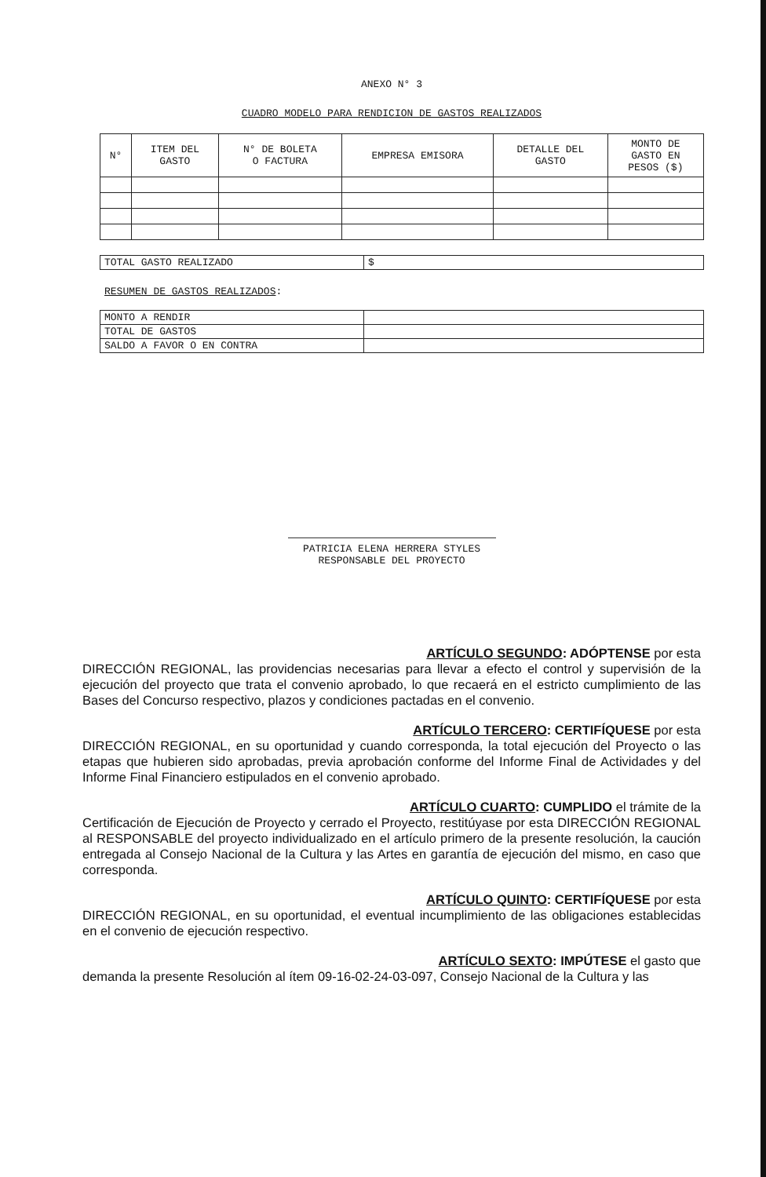ANEXO N° 3
CUADRO MODELO PARA RENDICION DE GASTOS REALIZADOS
| N° | ITEM DEL GASTO | N° DE BOLETA O FACTURA | EMPRESA EMISORA | DETALLE DEL GASTO | MONTO DE GASTO EN PESOS ($) |
| --- | --- | --- | --- | --- | --- |
| TOTAL GASTO REALIZADO | $ |
RESUMEN DE GASTOS REALIZADOS:
| MONTO A RENDIR | |
| TOTAL DE GASTOS | |
| SALDO A FAVOR O EN CONTRA | |
PATRICIA ELENA HERRERA STYLES
RESPONSABLE DEL PROYECTO
ARTÍCULO SEGUNDO: ADÓPTENSE por esta
DIRECCIÓN REGIONAL, las providencias necesarias para llevar a efecto el control y supervisión de la ejecución del proyecto que trata el convenio aprobado, lo que recaerá en el estricto cumplimiento de las Bases del Concurso respectivo, plazos y condiciones pactadas en el convenio.
ARTÍCULO TERCERO: CERTIFÍQUESE por esta
DIRECCIÓN REGIONAL, en su oportunidad y cuando corresponda, la total ejecución del Proyecto o las etapas que hubieren sido aprobadas, previa aprobación conforme del Informe Final de Actividades y del Informe Final Financiero estipulados en el convenio aprobado.
ARTÍCULO CUARTO: CUMPLIDO el trámite de la
Certificación de Ejecución de Proyecto y cerrado el Proyecto, restitúyase por esta DIRECCIÓN REGIONAL al RESPONSABLE del proyecto individualizado en el artículo primero de la presente resolución, la caución entregada al Consejo Nacional de la Cultura y las Artes en garantía de ejecución del mismo, en caso que corresponda.
ARTÍCULO QUINTO: CERTIFÍQUESE por esta
DIRECCIÓN REGIONAL, en su oportunidad, el eventual incumplimiento de las obligaciones establecidas en el convenio de ejecución respectivo.
ARTÍCULO SEXTO: IMPÚTESE el gasto que
demanda la presente Resolución al ítem 09-16-02-24-03-097, Consejo Nacional de la Cultura y las